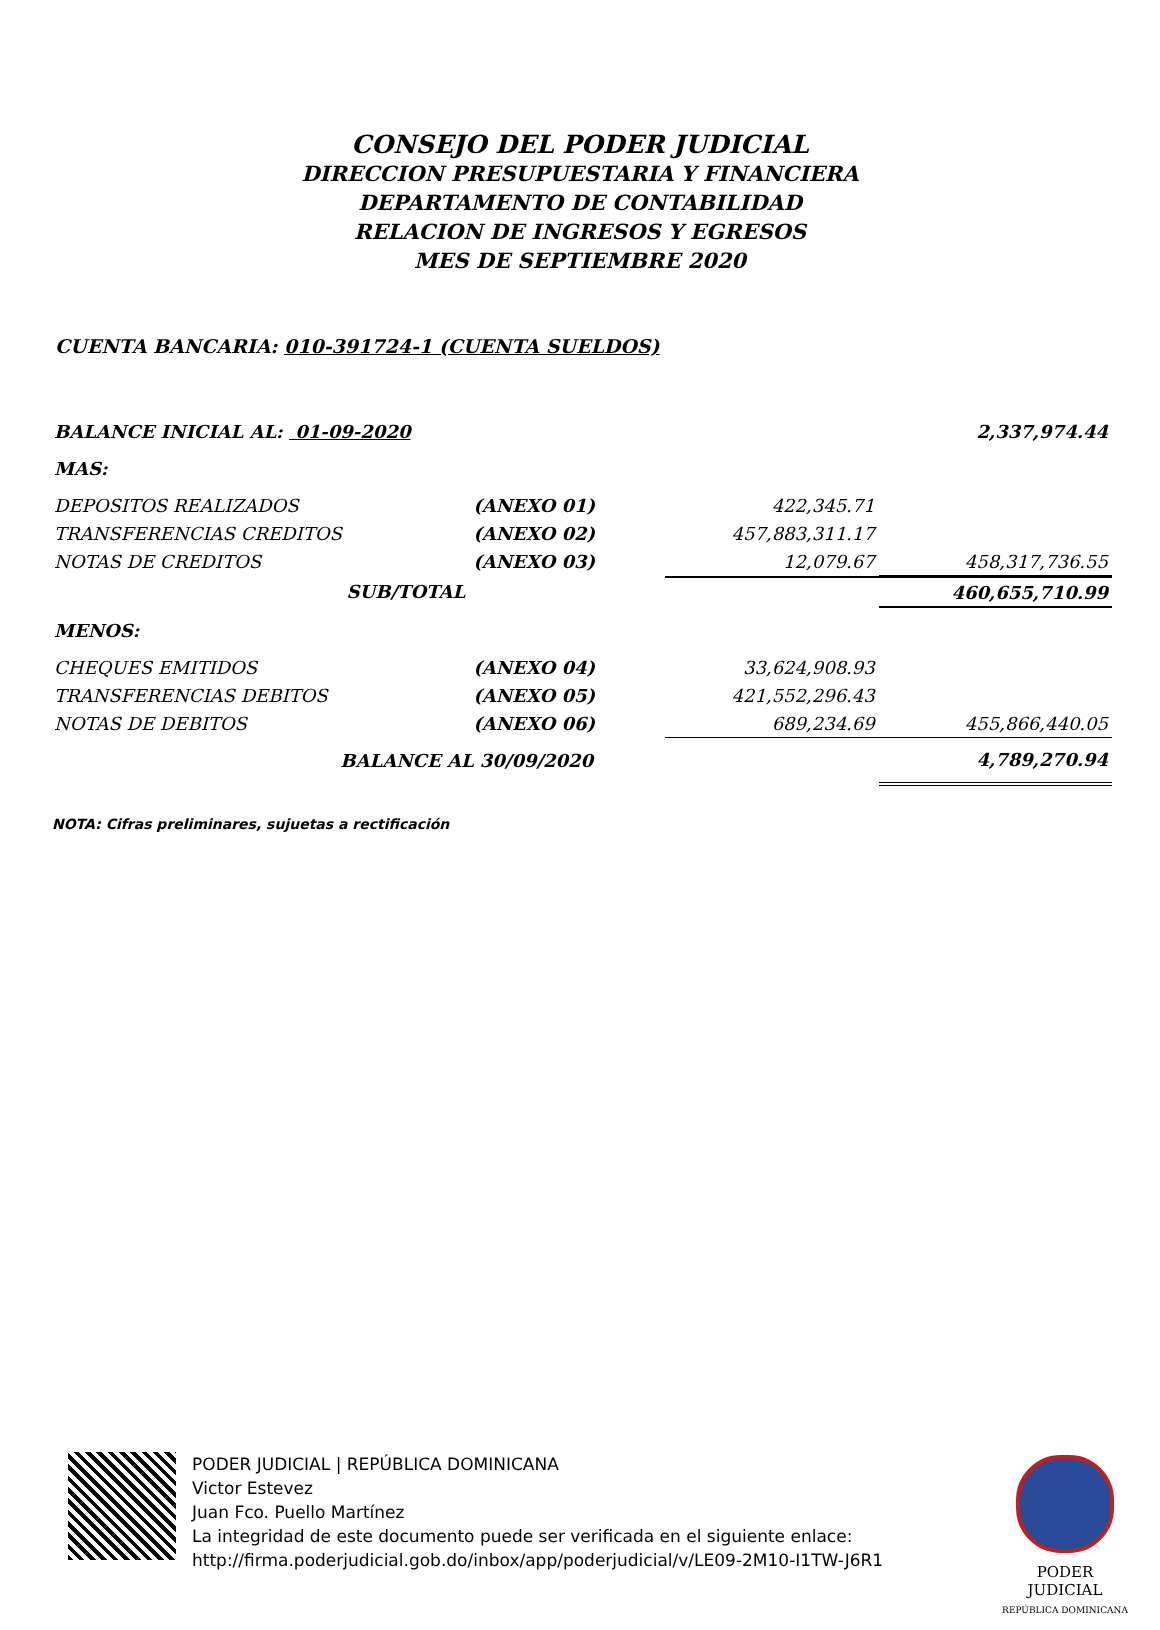CONSEJO DEL PODER JUDICIAL
DIRECCION PRESUPUESTARIA Y FINANCIERA
DEPARTAMENTO DE CONTABILIDAD
RELACION DE INGRESOS Y EGRESOS
MES DE SEPTIEMBRE 2020
CUENTA BANCARIA: 010-391724-1 (CUENTA SUELDOS)
| BALANCE INICIAL AL: 01-09-2020 | | | | 2,337,974.44 |
| MAS: | | | | |
| DEPOSITOS REALIZADOS | (ANEXO 01) | | 422,345.71 | |
| TRANSFERENCIAS CREDITOS | (ANEXO 02) | | 457,883,311.17 | |
| NOTAS DE CREDITOS | (ANEXO 03) | | 12,079.67 | 458,317,736.55 |
| SUB/TOTAL | | | | 460,655,710.99 |
| MENOS: | | | | |
| CHEQUES EMITIDOS | (ANEXO 04) | | 33,624,908.93 | |
| TRANSFERENCIAS DEBITOS | (ANEXO 05) | | 421,552,296.43 | |
| NOTAS DE DEBITOS | (ANEXO 06) | | 689,234.69 | 455,866,440.05 |
| BALANCE AL 30/09/2020 | | | | 4,789,270.94 |
NOTA: Cifras preliminares, sujuetas a rectificación
PODER JUDICIAL | REPÚBLICA DOMINICANA
Victor Estevez
Juan Fco. Puello Martínez
La integridad de este documento puede ser verificada en el siguiente enlace:
http://firma.poderjudicial.gob.do/inbox/app/poderjudicial/v/LE09-2M10-I1TW-J6R1
PODER JUDICIAL
REPÚBLICA DOMINICANA